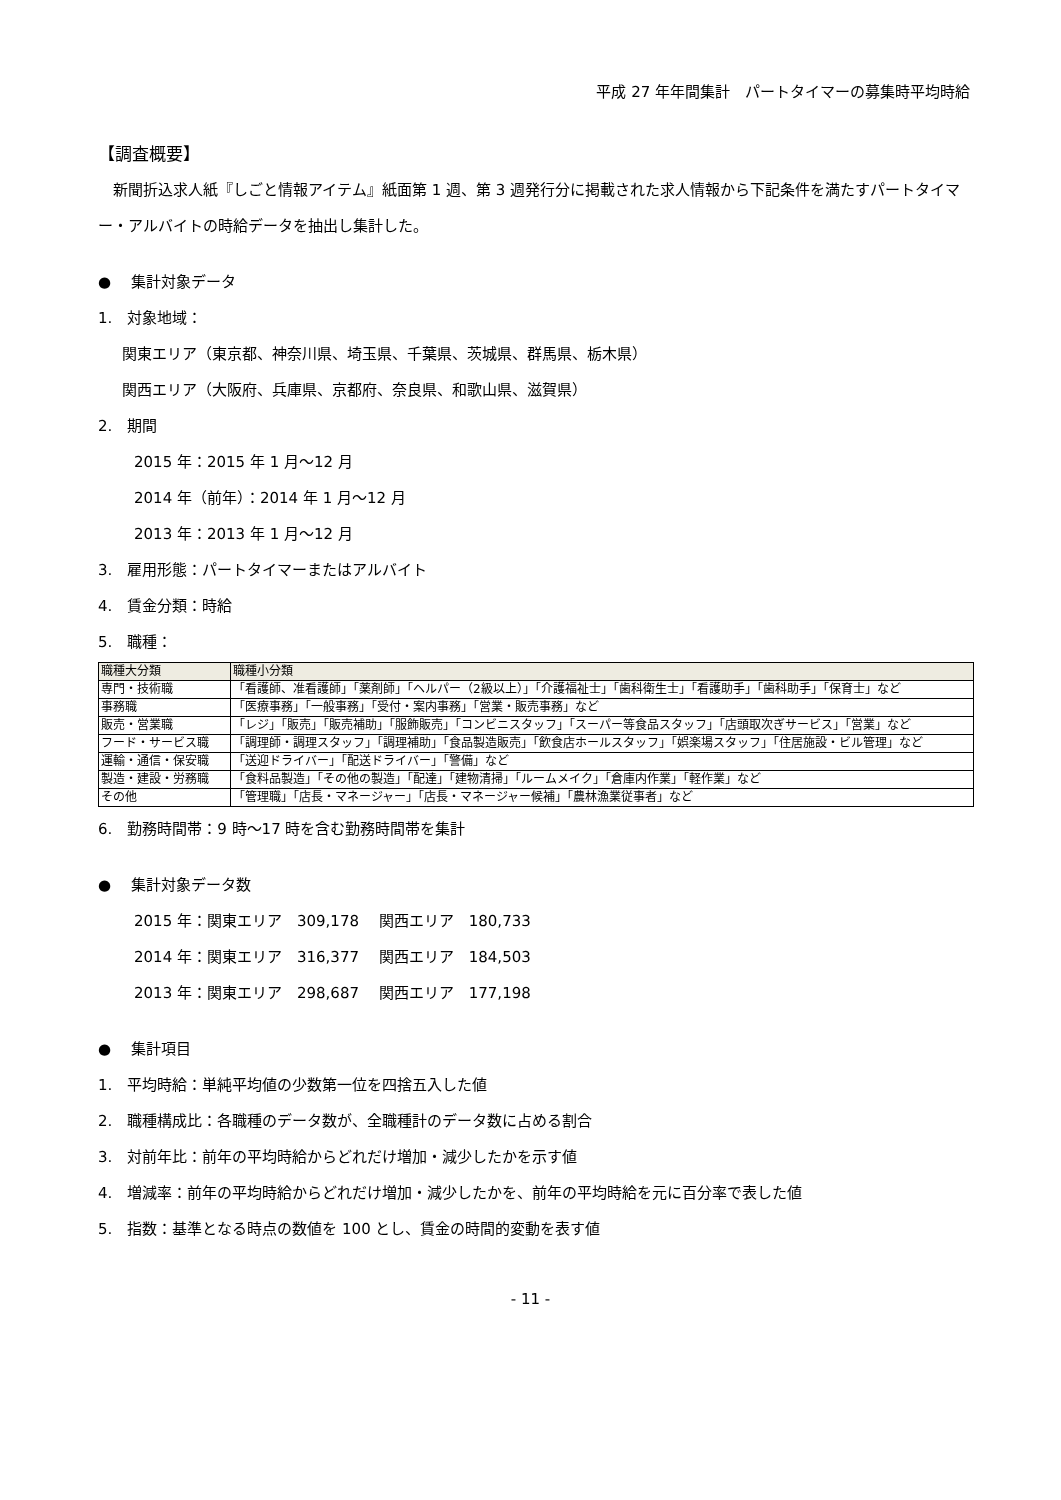平成 27 年年間集計　パートタイマーの募集時平均時給
【調査概要】
　新聞折込求人紙『しごと情報アイテム』紙面第 1 週、第 3 週発行分に掲載された求人情報から下記条件を満たすパートタイマー・アルバイトの時給データを抽出し集計した。
●　 集計対象データ
1.　対象地域：
関東エリア（東京都、神奈川県、埼玉県、千葉県、茨城県、群馬県、栃木県）
関西エリア（大阪府、兵庫県、京都府、奈良県、和歌山県、滋賀県）
2.　期間
2015 年：2015 年 1 月～12 月
2014 年（前年）：2014 年 1 月～12 月
2013 年：2013 年 1 月～12 月
3.　雇用形態：パートタイマーまたはアルバイト
4.　賃金分類：時給
5.　職種：
| 職種大分類 | 職種小分類 |
| --- | --- |
| 専門・技術職 | 「看護師、准看護師」「薬剤師」「ヘルパー（2級以上）」「介護福祉士」「歯科衛生士」「看護助手」「歯科助手」「保育士」など |
| 事務職 | 「医療事務」「一般事務」「受付・案内事務」「営業・販売事務」など |
| 販売・営業職 | 「レジ」「販売」「販売補助」「服飾販売」「コンビニスタッフ」「スーパー等食品スタッフ」「店頭取次ぎサービス」「営業」など |
| フード・サービス職 | 「調理師・調理スタッフ」「調理補助」「食品製造販売」「飲食店ホールスタッフ」「娯楽場スタッフ」「住居施設・ビル管理」など |
| 運輸・通信・保安職 | 「送迎ドライバー」「配送ドライバー」「警備」など |
| 製造・建設・労務職 | 「食料品製造」「その他の製造」「配達」「建物清掃」「ルームメイク」「倉庫内作業」「軽作業」など |
| その他 | 「管理職」「店長・マネージャー」「店長・マネージャー候補」「農林漁業従事者」など |
6.　勤務時間帯：9 時～17 時を含む勤務時間帯を集計
●　 集計対象データ数
2015 年：関東エリア　309,178　 関西エリア　180,733
2014 年：関東エリア　316,377　 関西エリア　184,503
2013 年：関東エリア　298,687　 関西エリア　177,198
●　 集計項目
1.　平均時給：単純平均値の少数第一位を四捨五入した値
2.　職種構成比：各職種のデータ数が、全職種計のデータ数に占める割合
3.　対前年比：前年の平均時給からどれだけ増加・減少したかを示す値
4.　増減率：前年の平均時給からどれだけ増加・減少したかを、前年の平均時給を元に百分率で表した値
5.　指数：基準となる時点の数値を 100 とし、賃金の時間的変動を表す値
- 11 -